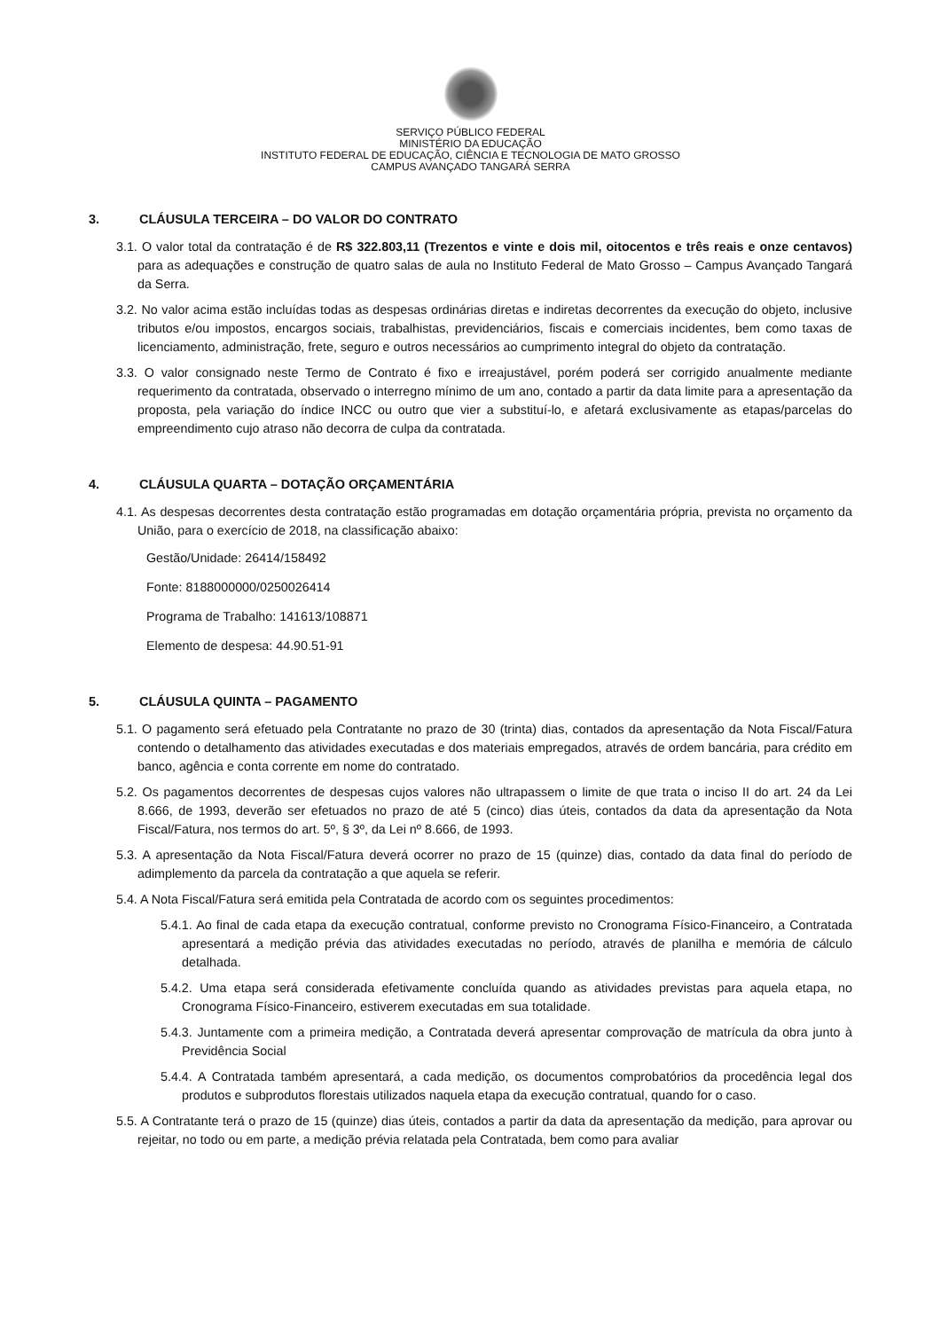SERVIÇO PÚBLICO FEDERAL
MINISTÉRIO DA EDUCAÇÃO
INSTITUTO FEDERAL DE EDUCAÇÃO, CIÊNCIA E TECNOLOGIA DE MATO GROSSO
CAMPUS AVANÇADO TANGARÁ SERRA
3. CLÁUSULA TERCEIRA – DO VALOR DO CONTRATO
3.1. O valor total da contratação é de R$ 322.803,11 (Trezentos e vinte e dois mil, oitocentos e três reais e onze centavos) para as adequações e construção de quatro salas de aula no Instituto Federal de Mato Grosso – Campus Avançado Tangará da Serra.
3.2. No valor acima estão incluídas todas as despesas ordinárias diretas e indiretas decorrentes da execução do objeto, inclusive tributos e/ou impostos, encargos sociais, trabalhistas, previdenciários, fiscais e comerciais incidentes, bem como taxas de licenciamento, administração, frete, seguro e outros necessários ao cumprimento integral do objeto da contratação.
3.3. O valor consignado neste Termo de Contrato é fixo e irreajustável, porém poderá ser corrigido anualmente mediante requerimento da contratada, observado o interregno mínimo de um ano, contado a partir da data limite para a apresentação da proposta, pela variação do índice INCC ou outro que vier a substituí-lo, e afetará exclusivamente as etapas/parcelas do empreendimento cujo atraso não decorra de culpa da contratada.
4. CLÁUSULA QUARTA – DOTAÇÃO ORÇAMENTÁRIA
4.1. As despesas decorrentes desta contratação estão programadas em dotação orçamentária própria, prevista no orçamento da União, para o exercício de 2018, na classificação abaixo:
Gestão/Unidade: 26414/158492
Fonte: 8188000000/0250026414
Programa de Trabalho: 141613/108871
Elemento de despesa: 44.90.51-91
5. CLÁUSULA QUINTA – PAGAMENTO
5.1. O pagamento será efetuado pela Contratante no prazo de 30 (trinta) dias, contados da apresentação da Nota Fiscal/Fatura contendo o detalhamento das atividades executadas e dos materiais empregados, através de ordem bancária, para crédito em banco, agência e conta corrente em nome do contratado.
5.2. Os pagamentos decorrentes de despesas cujos valores não ultrapassem o limite de que trata o inciso II do art. 24 da Lei 8.666, de 1993, deverão ser efetuados no prazo de até 5 (cinco) dias úteis, contados da data da apresentação da Nota Fiscal/Fatura, nos termos do art. 5º, § 3º, da Lei nº 8.666, de 1993.
5.3. A apresentação da Nota Fiscal/Fatura deverá ocorrer no prazo de 15 (quinze) dias, contado da data final do período de adimplemento da parcela da contratação a que aquela se referir.
5.4. A Nota Fiscal/Fatura será emitida pela Contratada de acordo com os seguintes procedimentos:
5.4.1. Ao final de cada etapa da execução contratual, conforme previsto no Cronograma Físico-Financeiro, a Contratada apresentará a medição prévia das atividades executadas no período, através de planilha e memória de cálculo detalhada.
5.4.2. Uma etapa será considerada efetivamente concluída quando as atividades previstas para aquela etapa, no Cronograma Físico-Financeiro, estiverem executadas em sua totalidade.
5.4.3. Juntamente com a primeira medição, a Contratada deverá apresentar comprovação de matrícula da obra junto à Previdência Social
5.4.4. A Contratada também apresentará, a cada medição, os documentos comprobatórios da procedência legal dos produtos e subprodutos florestais utilizados naquela etapa da execução contratual, quando for o caso.
5.5. A Contratante terá o prazo de 15 (quinze) dias úteis, contados a partir da data da apresentação da medição, para aprovar ou rejeitar, no todo ou em parte, a medição prévia relatada pela Contratada, bem como para avaliar